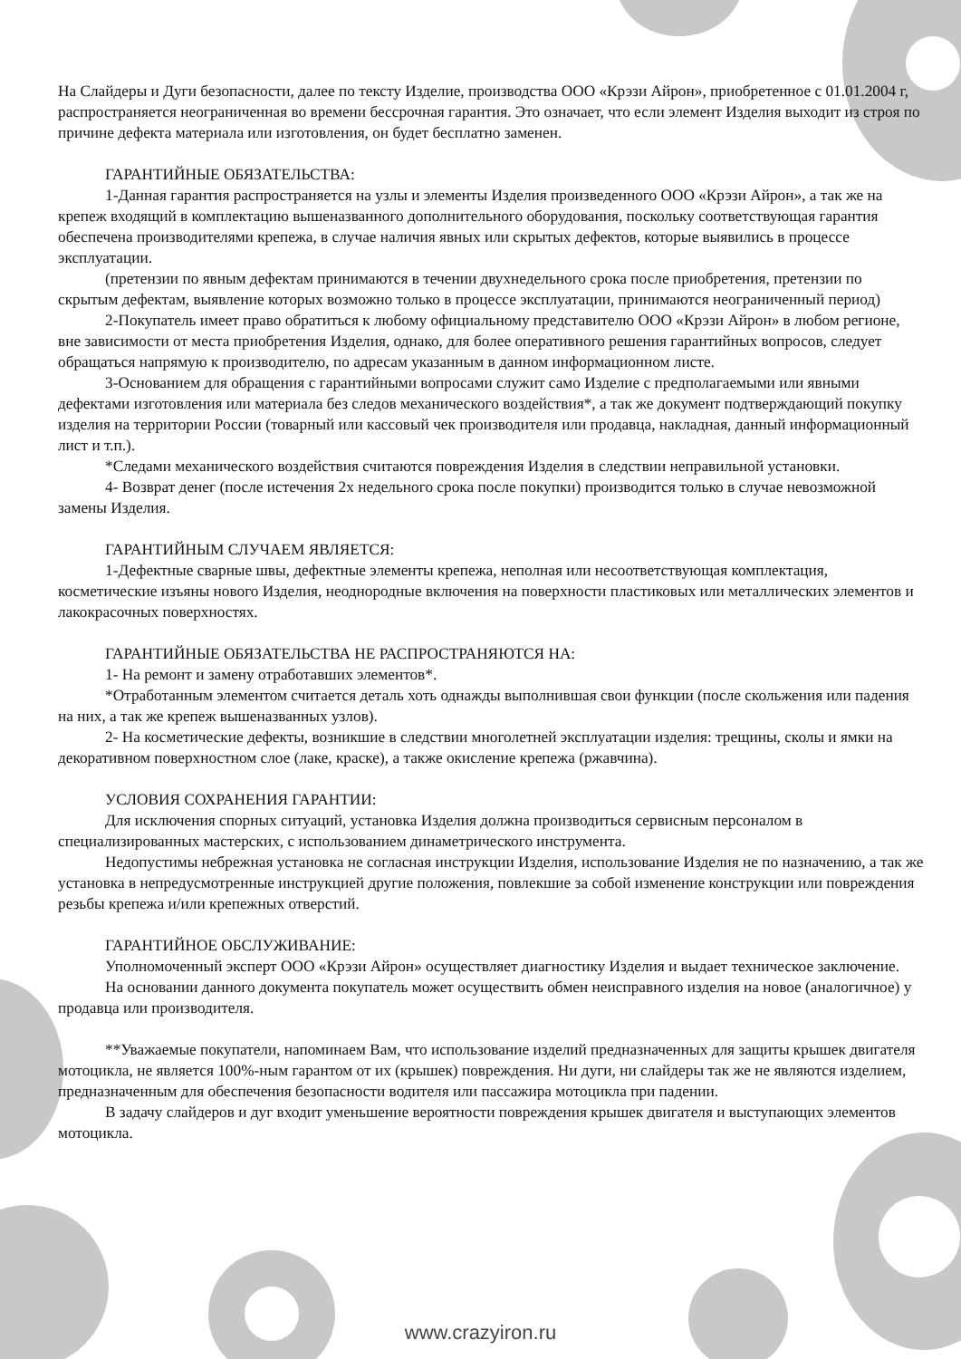На Слайдеры и Дуги безопасности, далее по тексту Изделие, производства ООО «Крэзи Айрон», приобретенное с 01.01.2004 г, распространяется неограниченная во времени бессрочная гарантия. Это означает, что если элемент Изделия выходит из строя по причине дефекта материала или изготовления, он будет бесплатно заменен.
ГАРАНТИЙНЫЕ ОБЯЗАТЕЛЬСТВА:
1-Данная гарантия распространяется на узлы и элементы Изделия произведенного ООО «Крэзи Айрон», а так же на крепеж входящий в комплектацию вышеназванного дополнительного оборудования, поскольку соответствующая гарантия обеспечена производителями крепежа, в случае наличия явных или скрытых дефектов, которые выявились в процессе эксплуатации.
(претензии по явным дефектам принимаются в течении двухнедельного срока после приобретения, претензии по скрытым дефектам, выявление которых возможно только в процессе эксплуатации, принимаются неограниченный период)
2-Покупатель имеет право обратиться к любому официальному представителю ООО «Крэзи Айрон» в любом регионе, вне зависимости от места приобретения Изделия, однако, для более оперативного решения гарантийных вопросов, следует обращаться напрямую к производителю, по адресам указанным в данном информационном листе.
3-Основанием для обращения с гарантийными вопросами служит само Изделие с предполагаемыми или явными дефектами изготовления или материала без следов механического воздействия*, а так же документ подтверждающий покупку изделия на территории России (товарный или кассовый чек производителя или продавца, накладная, данный информационный лист и т.п.).
*Следами механического воздействия считаются повреждения Изделия в следствии неправильной установки.
4- Возврат денег (после истечения 2х недельного срока после покупки) производится только в случае невозможной замены Изделия.
ГАРАНТИЙНЫМ СЛУЧАЕМ ЯВЛЯЕТСЯ:
1-Дефектные сварные швы, дефектные элементы крепежа, неполная или несоответствующая комплектация, косметические изъяны нового Изделия, неоднородные включения на поверхности пластиковых или металлических элементов и лакокрасочных поверхностях.
ГАРАНТИЙНЫЕ ОБЯЗАТЕЛЬСТВА НЕ РАСПРОСТРАНЯЮТСЯ НА:
1- На ремонт и замену отработавших элементов*.
*Отработанным элементом считается деталь хоть однажды выполнившая свои функции (после скольжения или падения на них, а так же крепеж вышеназванных узлов).
2- На косметические дефекты, возникшие в следствии многолетней эксплуатации изделия: трещины, сколы и ямки на декоративном поверхностном слое (лаке, краске), а также окисление крепежа (ржавчина).
УСЛОВИЯ СОХРАНЕНИЯ ГАРАНТИИ:
Для исключения спорных ситуаций, установка Изделия должна производиться сервисным персоналом в специализированных мастерских, с использованием динаметрического инструмента.
Недопустимы небрежная установка не согласная инструкции Изделия, использование Изделия не по назначению, а так же установка в непредусмотренные инструкцией другие положения, повлекшие за собой изменение конструкции или повреждения резьбы крепежа и/или крепежных отверстий.
ГАРАНТИЙНОЕ ОБСЛУЖИВАНИЕ:
Уполномоченный эксперт ООО «Крэзи Айрон» осуществляет диагностику Изделия и выдает техническое заключение.
На основании данного документа покупатель может осуществить обмен неисправного изделия на новое (аналогичное) у продавца или производителя.
**Уважаемые покупатели, напоминаем Вам, что использование изделий предназначенных для защиты крышек двигателя мотоцикла, не является 100%-ным гарантом от их (крышек) повреждения. Ни дуги, ни слайдеры так же не являются изделием, предназначенным для обеспечения безопасности водителя или пассажира мотоцикла при падении.
В задачу слайдеров и дуг входит уменьшение вероятности повреждения крышек двигателя и выступающих элементов мотоцикла.
www.crazyiron.ru